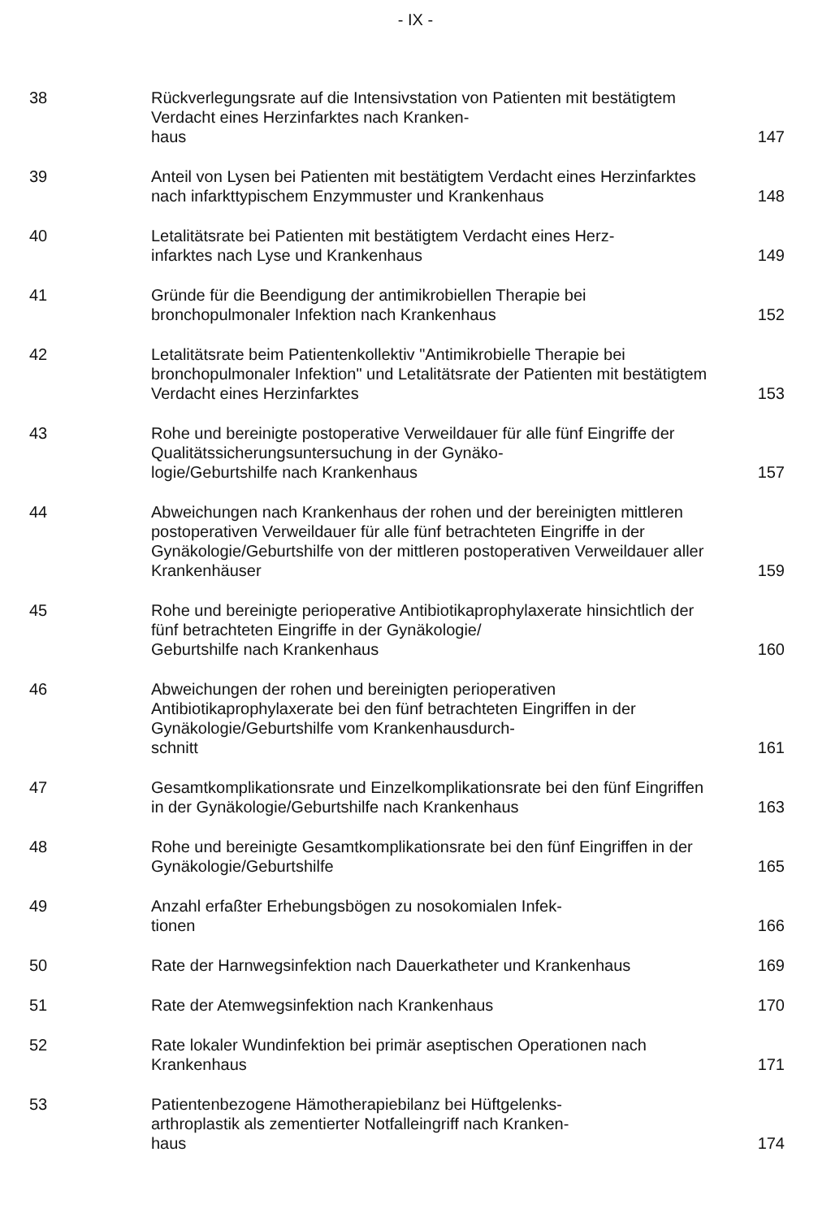- IX -
| 38 | Rückverlegungsrate auf die Intensivstation von Patienten mit bestätigtem Verdacht eines Herzinfarktes nach Kranken- haus | 147 |
| 39 | Anteil von Lysen bei Patienten mit bestätigtem Verdacht eines Herzinfarktes nach infarkttypischem Enzymmuster und Krankenhaus | 148 |
| 40 | Letalitätsrate bei Patienten mit bestätigtem Verdacht eines Herz- infarktes nach Lyse und Krankenhaus | 149 |
| 41 | Gründe für die Beendigung der antimikrobiellen Therapie bei bronchopulmonaler Infektion nach Krankenhaus | 152 |
| 42 | Letalitätsrate beim Patientenkollektiv "Antimikrobielle Therapie bei bronchopulmonaler Infektion" und Letalitätsrate der Patienten mit bestätigtem Verdacht eines Herzinfarktes | 153 |
| 43 | Rohe und bereinigte postoperative Verweildauer für alle fünf Eingriffe der Qualitätssicherungsuntersuchung in der Gynäko- logie/Geburtshilfe nach Krankenhaus | 157 |
| 44 | Abweichungen nach Krankenhaus der rohen und der bereinigten mittleren postoperativen Verweildauer für alle fünf betrachteten Eingriffe in der Gynäkologie/Geburtshilfe von der mittleren postoperativen Verweildauer aller Krankenhäuser | 159 |
| 45 | Rohe und bereinigte perioperative Antibiotikaprophylaxerate hinsichtlich der fünf betrachteten Eingriffe in der Gynäkologie/ Geburtshilfe nach Krankenhaus | 160 |
| 46 | Abweichungen der rohen und bereinigten perioperativen Antibiotikaprophylaxerate bei den fünf betrachteten Eingriffen in der Gynäkologie/Geburtshilfe vom Krankenhausdurch- schnitt | 161 |
| 47 | Gesamtkomplikationsrate und Einzelkomplikationsrate bei den fünf Eingriffen in der Gynäkologie/Geburtshilfe nach Krankenhaus | 163 |
| 48 | Rohe und bereinigte Gesamtkomplikationsrate bei den fünf Eingriffen in der Gynäkologie/Geburtshilfe | 165 |
| 49 | Anzahl erfaßter Erhebungsbögen zu nosokomialen Infek- tionen | 166 |
| 50 | Rate der Harnwegsinfektion nach Dauerkatheter und Krankenhaus | 169 |
| 51 | Rate der Atemwegsinfektion nach Krankenhaus | 170 |
| 52 | Rate lokaler Wundinfektion bei primär aseptischen Operationen nach Krankenhaus | 171 |
| 53 | Patientenbezogene Hämotherapiebilanz bei Hüftgelenks- arthroplastik als zementierter Notfalleingriff nach Kranken- haus | 174 |